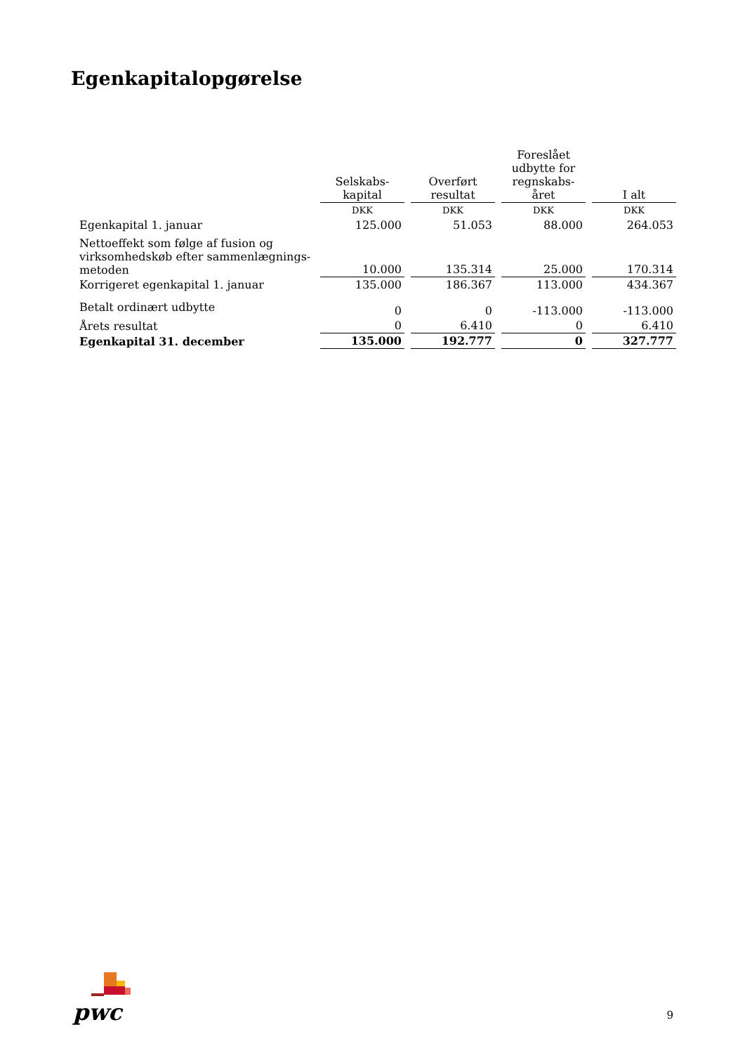Egenkapitalopgørelse
| | Selskabs- kapital | Overført resultat | Foreslået udbytte for regnskabs- året | I alt |
| --- | --- | --- | --- | --- |
| | DKK | DKK | DKK | DKK |
| Egenkapital 1. januar | 125.000 | 51.053 | 88.000 | 264.053 |
| Nettoeffekt som følge af fusion og virksomhedskøb efter sammenlægnings-metoden | 10.000 | 135.314 | 25.000 | 170.314 |
| Korrigeret egenkapital 1. januar | 135.000 | 186.367 | 113.000 | 434.367 |
| Betalt ordinært udbytte | 0 | 0 | -113.000 | -113.000 |
| Årets resultat | 0 | 6.410 | 0 | 6.410 |
| Egenkapital 31. december | 135.000 | 192.777 | 0 | 327.777 |
pwc
9